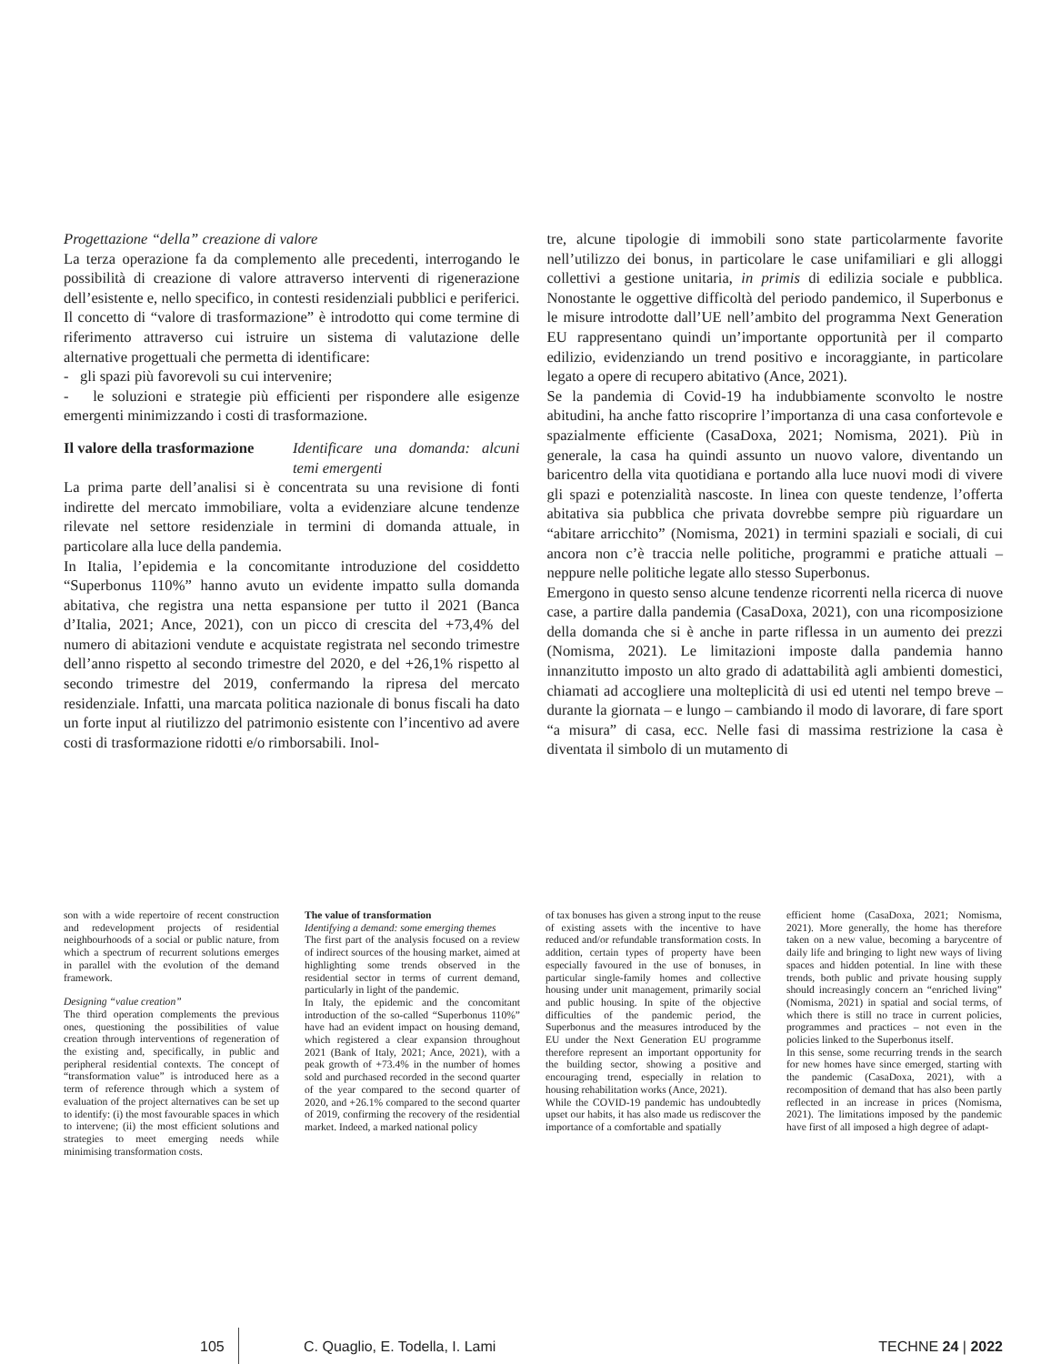Progettazione “della” creazione di valore
La terza operazione fa da complemento alle precedenti, interrogando le possibilità di creazione di valore attraverso interventi di rigenerazione dell’esistente e, nello specifico, in contesti residenziali pubblici e periferici. Il concetto di “valore di trasformazione” è introdotto qui come termine di riferimento attraverso cui istruire un sistema di valutazione delle alternative progettuali che permetta di identificare:
- gli spazi più favorevoli su cui intervenire;
- le soluzioni e strategie più efficienti per rispondere alle esigenze emergenti minimizzando i costi di trasformazione.
Il valore della trasformazione Identificare una domanda: alcuni temi emergenti
La prima parte dell’analisi si è concentrata su una revisione di fonti indirette del mercato immobiliare, volta a evidenziare alcune tendenze rilevate nel settore residenziale in termini di domanda attuale, in particolare alla luce della pandemia.
In Italia, l’epidemia e la concomitante introduzione del cosiddetto “Superbonus 110%” hanno avuto un evidente impatto sulla domanda abitativa, che registra una netta espansione per tutto il 2021 (Banca d’Italia, 2021; Ance, 2021), con un picco di crescita del +73,4% del numero di abitazioni vendute e acquistate registrata nel secondo trimestre dell’anno rispetto al secondo trimestre del 2020, e del +26,1% rispetto al secondo trimestre del 2019, confermando la ripresa del mercato residenziale. Infatti, una marcata politica nazionale di bonus fiscali ha dato un forte input al riutilizzo del patrimonio esistente con l’incentivo ad avere costi di trasformazione ridotti e/o rimborsabili. Inol-
tre, alcune tipologie di immobili sono state particolarmente favorite nell’utilizzo dei bonus, in particolare le case unifamiliari e gli alloggi collettivi a gestione unitaria, in primis di edilizia sociale e pubblica. Nonostante le oggettive difficoltà del periodo pandemico, il Superbonus e le misure introdotte dall’UE nell’ambito del programma Next Generation EU rappresentano quindi un’importante opportunità per il comparto edilizio, evidenziando un trend positivo e incoraggiante, in particolare legato a opere di recupero abitativo (Ance, 2021).
Se la pandemia di Covid-19 ha indubbiamente sconvolto le nostre abitudini, ha anche fatto riscoprire l’importanza di una casa confortevole e spazialmente efficiente (CasaDoxa, 2021; Nomisma, 2021). Più in generale, la casa ha quindi assunto un nuovo valore, diventando un baricentro della vita quotidiana e portando alla luce nuovi modi di vivere gli spazi e potenzialità nascoste. In linea con queste tendenze, l’offerta abitativa sia pubblica che privata dovrebbe sempre più riguardare un “abitare arricchito” (Nomisma, 2021) in termini spaziali e sociali, di cui ancora non c’è traccia nelle politiche, programmi e pratiche attuali – neppure nelle politiche legate allo stesso Superbonus.
Emergono in questo senso alcune tendenze ricorrenti nella ricerca di nuove case, a partire dalla pandemia (CasaDoxa, 2021), con una ricomposizione della domanda che si è anche in parte riflessa in un aumento dei prezzi (Nomisma, 2021). Le limitazioni imposte dalla pandemia hanno innanzitutto imposto un alto grado di adattabilità agli ambienti domestici, chiamati ad accogliere una molteplicità di usi ed utenti nel tempo breve – durante la giornata – e lungo – cambiando il modo di lavorare, di fare sport “a misura” di casa, ecc. Nelle fasi di massima restrizione la casa è diventata il simbolo di un mutamento di
son with a wide repertoire of recent construction and redevelopment projects of residential neighbourhoods of a social or public nature, from which a spectrum of recurrent solutions emerges in parallel with the evolution of the demand framework.
Designing “value creation”
The third operation complements the previous ones, questioning the possibilities of value creation through interventions of regeneration of the existing and, specifically, in public and peripheral residential contexts. The concept of “transformation value” is introduced here as a term of reference through which a system of evaluation of the project alternatives can be set up to identify: (i) the most favourable spaces in which to intervene; (ii) the most efficient solutions and strategies to meet emerging needs while minimising transformation costs.
The value of transformation
Identifying a demand: some emerging themes
The first part of the analysis focused on a review of indirect sources of the housing market, aimed at highlighting some trends observed in the residential sector in terms of current demand, particularly in light of the pandemic.
In Italy, the epidemic and the concomitant introduction of the so-called “Superbonus 110%” have had an evident impact on housing demand, which registered a clear expansion throughout 2021 (Bank of Italy, 2021; Ance, 2021), with a peak growth of +73.4% in the number of homes sold and purchased recorded in the second quarter of the year compared to the second quarter of 2020, and +26.1% compared to the second quarter of 2019, confirming the recovery of the residential market. Indeed, a marked national policy
of tax bonuses has given a strong input to the reuse of existing assets with the incentive to have reduced and/or refundable transformation costs. In addition, certain types of property have been especially favoured in the use of bonuses, in particular single-family homes and collective housing under unit management, primarily social and public housing. In spite of the objective difficulties of the pandemic period, the Superbonus and the measures introduced by the EU under the Next Generation EU programme therefore represent an important opportunity for the building sector, showing a positive and encouraging trend, especially in relation to housing rehabilitation works (Ance, 2021).
While the COVID-19 pandemic has undoubtedly upset our habits, it has also made us rediscover the importance of a comfortable and spatially
efficient home (CasaDoxa, 2021; Nomisma, 2021). More generally, the home has therefore taken on a new value, becoming a barycentre of daily life and bringing to light new ways of living spaces and hidden potential. In line with these trends, both public and private housing supply should increasingly concern an “enriched living” (Nomisma, 2021) in spatial and social terms, of which there is still no trace in current policies, programmes and practices – not even in the policies linked to the Superbonus itself.
In this sense, some recurring trends in the search for new homes have since emerged, starting with the pandemic (CasaDoxa, 2021), with a recomposition of demand that has also been partly reflected in an increase in prices (Nomisma, 2021). The limitations imposed by the pandemic have first of all imposed a high degree of adapt-
105 C. Quaglio, E. Todella, I. Lami TECHNE 24 | 2022